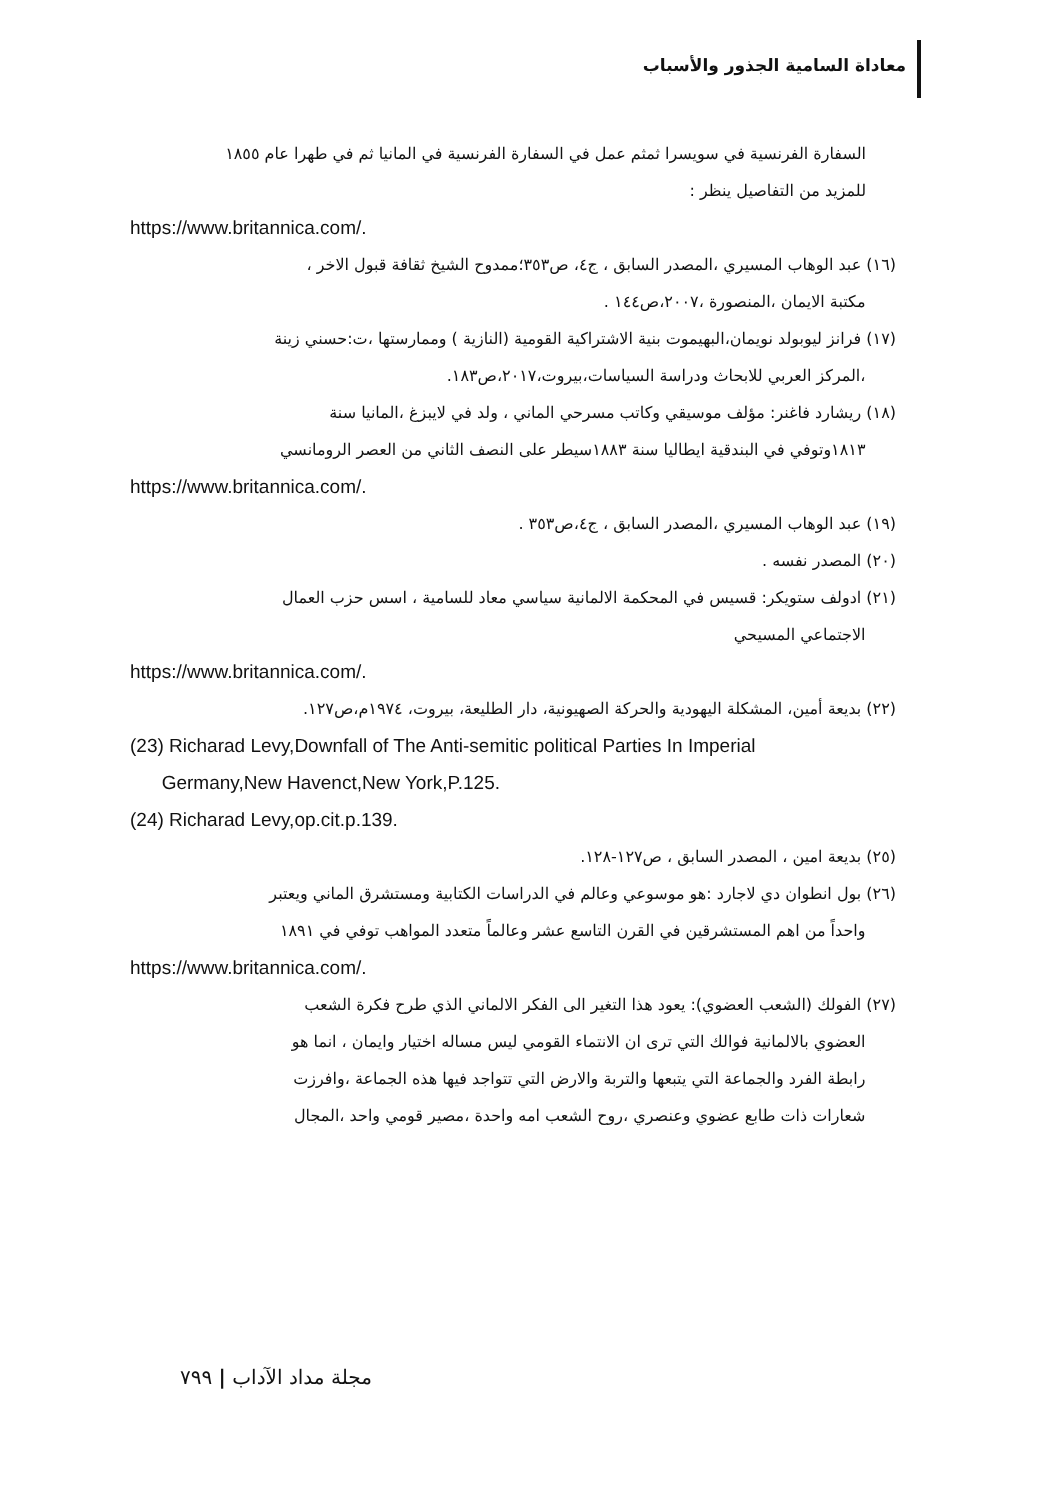معاداة السامية الجذور والأسباب
السفارة الفرنسية في سويسرا ثمثم عمل في السفارة الفرنسية في المانيا ثم في طهرا عام ١٨٥٥
للمزيد من التفاصيل ينظر :
https://www.britannica.com/.
(١٦) عبد الوهاب المسيري ،المصدر السابق ، ج٤، ص٣٥٣؛ممدوح الشيخ ثقافة قبول الاخر ،
مكتبة الايمان ،المنصورة ،٢٠٠٧،ص١٤٤ .
(١٧) فرانز ليوبولد نويمان،البهيموت بنية الاشتراكية القومية (النازية ) وممارستها ،ت:حسني زينة
،المركز العربي للابحاث ودراسة السياسات،بيروت،٢٠١٧،ص١٨٣.
(١٨) ريشارد فاغنر: مؤلف موسيقي وكاتب مسرحي الماني ، ولد في لايبزغ ،المانيا سنة
١٨١٣وتوفي في البندقية ايطاليا سنة ١٨٨٣سيطر على النصف الثاني من العصر الرومانسي
https://www.britannica.com/.
(١٩) عبد الوهاب المسيري ،المصدر السابق ، ج٤،ص٣٥٣ .
(٢٠) المصدر نفسه .
(٢١) ادولف ستويكر: قسيس في المحكمة الالمانية سياسي معاد للسامية ، اسس حزب العمال
الاجتماعي المسيحي
https://www.britannica.com/.
(٢٢) بديعة أمين، المشكلة اليهودية والحركة الصهيونية، دار الطليعة، بيروت، ١٩٧٤م،ص١٢٧.
(23) Richarad Levy,Downfall of The Anti-semitic political Parties In Imperial
Germany,New Havenct,New York,P.125.
(24) Richarad Levy,op.cit.p.139.
(٢٥) بديعة امين ، المصدر السابق ، ص١٢٧-١٢٨.
(٢٦) بول انطوان دي لاجارد :هو موسوعي وعالم في الدراسات الكتابية ومستشرق الماني ويعتبر
واحداً من اهم المستشرقين في القرن التاسع عشر وعالماً متعدد المواهب توفي في ١٨٩١
https://www.britannica.com/.
(٢٧) الفولك (الشعب العضوي): يعود هذا التغير الى الفكر الالماني الذي طرح فكرة الشعب
العضوي بالالمانية فوالك التي ترى ان الانتماء القومي ليس مساله اختيار وايمان ، انما هو
رابطة الفرد والجماعة التي يتبعها والتربة والارض التي تتواجد فيها هذه الجماعة ،وافرزت
شعارات ذات طابع عضوي وعنصري ،روح الشعب امه واحدة ،مصير قومي واحد ،المجال
مجلة مداد الآداب | ٧٩٩